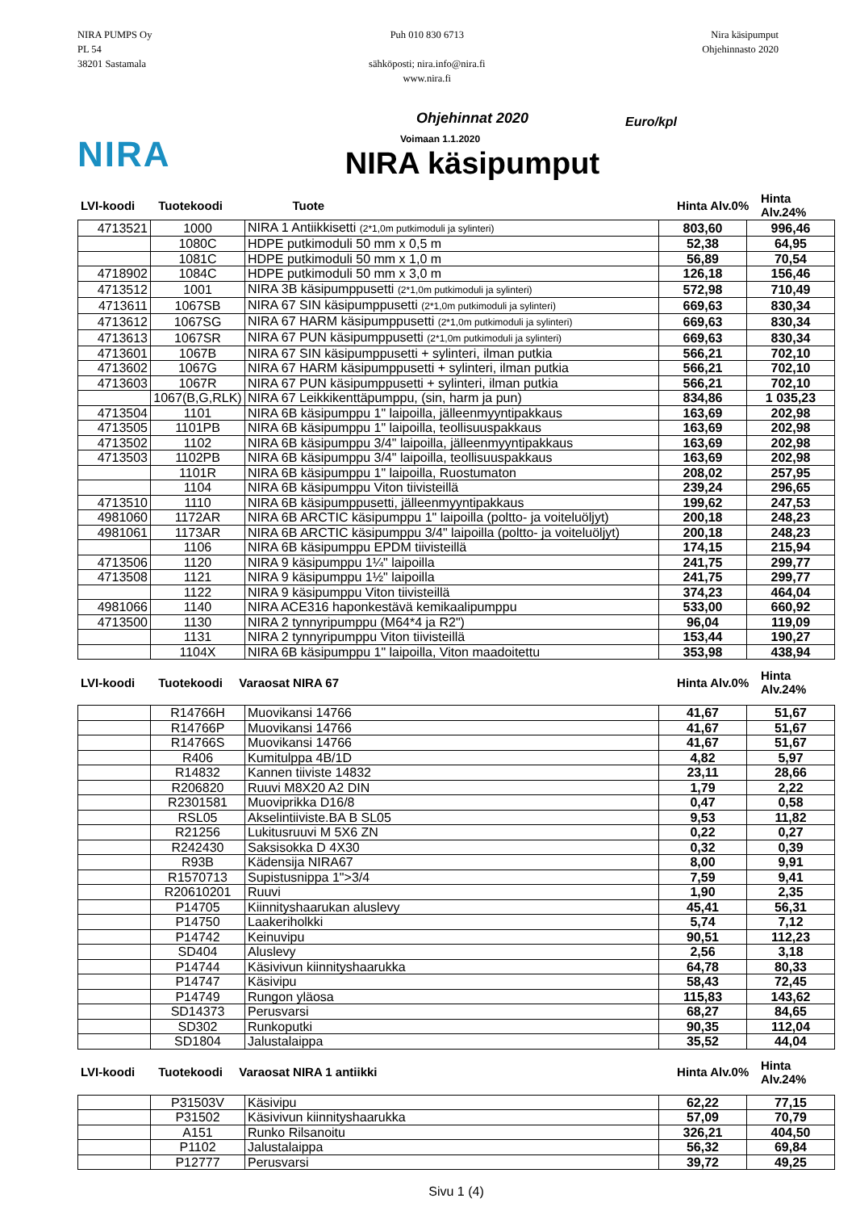NIRA PUMPS Oy
PL 54
38201 Sastamala
Puh 010 830 6713
sähköposti; nira.info@nira.fi
www.nira.fi
Nira käsipumput
Ohjehinnasto 2020
NIRA
Ohjehinnat 2020
Voimaan 1.1.2020
NIRA käsipumput
Euro/kpl
LVI-koodi Tuotekoodi Tuote Hinta Alv.0% Hinta Alv.24%
| 4713521 | 1000 | NIRA 1 Antiikkisetti (2*1,0m putkimoduli ja sylinteri) | 803,60 | 996,46 |
| | 1080C | HDPE putkimoduli 50 mm x 0,5 m | 52,38 | 64,95 |
| | 1081C | HDPE putkimoduli 50 mm x 1,0 m | 56,89 | 70,54 |
| 4718902 | 1084C | HDPE putkimoduli 50 mm x 3,0 m | 126,18 | 156,46 |
| 4713512 | 1001 | NIRA 3B käsipumppusetti (2*1,0m putkimoduli ja sylinteri) | 572,98 | 710,49 |
| 4713611 | 1067SB | NIRA 67 SIN käsipumppusetti (2*1,0m putkimoduli ja sylinteri) | 669,63 | 830,34 |
| 4713612 | 1067SG | NIRA 67 HARM käsipumppusetti (2*1,0m putkimoduli ja sylinteri) | 669,63 | 830,34 |
| 4713613 | 1067SR | NIRA 67 PUN käsipumppusetti (2*1,0m putkimoduli ja sylinteri) | 669,63 | 830,34 |
| 4713601 | 1067B | NIRA 67 SIN käsipumppusetti + sylinteri, ilman putkia | 566,21 | 702,10 |
| 4713602 | 1067G | NIRA 67 HARM käsipumppusetti + sylinteri, ilman putkia | 566,21 | 702,10 |
| 4713603 | 1067R | NIRA 67 PUN käsipumppusetti + sylinteri, ilman putkia | 566,21 | 702,10 |
| | 1067(B,G,RLK) | NIRA 67 Leikkikenttäpumppu, (sin, harm ja pun) | 834,86 | 1 035,23 |
| 4713504 | 1101 | NIRA 6B käsipumppu 1" laipoilla, jälleenmyyntipakkaus | 163,69 | 202,98 |
| 4713505 | 1101PB | NIRA 6B käsipumppu 1" laipoilla, teollisuuspakkaus | 163,69 | 202,98 |
| 4713502 | 1102 | NIRA 6B käsipumppu 3/4" laipoilla, jälleenmyyntipakkaus | 163,69 | 202,98 |
| 4713503 | 1102PB | NIRA 6B käsipumppu 3/4" laipoilla, teollisuuspakkaus | 163,69 | 202,98 |
| | 1101R | NIRA 6B käsipumppu 1" laipoilla, Ruostumaton | 208,02 | 257,95 |
| | 1104 | NIRA 6B käsipumppu Viton tiivisteillä | 239,24 | 296,65 |
| 4713510 | 1110 | NIRA 6B käsipumppusetti, jälleenmyyntipakkaus | 199,62 | 247,53 |
| 4981060 | 1172AR | NIRA 6B ARCTIC käsipumppu 1" laipoilla (poltto- ja voiteluöljyt) | 200,18 | 248,23 |
| 4981061 | 1173AR | NIRA 6B ARCTIC käsipumppu 3/4" laipoilla (poltto- ja voiteluöljyt) | 200,18 | 248,23 |
| | 1106 | NIRA 6B käsipumppu EPDM tiivisteillä | 174,15 | 215,94 |
| 4713506 | 1120 | NIRA 9 käsipumppu 1¼" laipoilla | 241,75 | 299,77 |
| 4713508 | 1121 | NIRA 9 käsipumppu 1½" laipoilla | 241,75 | 299,77 |
| | 1122 | NIRA 9 käsipumppu Viton tiivisteillä | 374,23 | 464,04 |
| 4981066 | 1140 | NIRA ACE316 haponkestävä kemikaalipumppu | 533,00 | 660,92 |
| 4713500 | 1130 | NIRA 2 tynnyripumppu (M64*4 ja R2") | 96,04 | 119,09 |
| | 1131 | NIRA 2 tynnyripumppu Viton tiivisteillä | 153,44 | 190,27 |
| | 1104X | NIRA 6B käsipumppu 1" laipoilla, Viton maadoitettu | 353,98 | 438,94 |
LVI-koodi Tuotekoodi Varaosat NIRA 67 Hinta Alv.0% Hinta Alv.24%
| | R14766H | Muovikansi 14766 | 41,67 | 51,67 |
| | R14766P | Muovikansi 14766 | 41,67 | 51,67 |
| | R14766S | Muovikansi 14766 | 41,67 | 51,67 |
| | R406 | Kumitulppa 4B/1D | 4,82 | 5,97 |
| | R14832 | Kannen tiiviste 14832 | 23,11 | 28,66 |
| | R206820 | Ruuvi M8X20 A2 DIN | 1,79 | 2,22 |
| | R2301581 | Muoviprikka D16/8 | 0,47 | 0,58 |
| | RSL05 | Akselintiiviste.BA B SL05 | 9,53 | 11,82 |
| | R21256 | Lukitusruuvi M 5X6 ZN | 0,22 | 0,27 |
| | R242430 | Saksisokka D 4X30 | 0,32 | 0,39 |
| | R93B | Kädensija NIRA67 | 8,00 | 9,91 |
| | R1570713 | Supistusnippa 1">3/4 | 7,59 | 9,41 |
| | R20610201 | Ruuvi | 1,90 | 2,35 |
| | P14705 | Kiinnityshaarukan aluslevy | 45,41 | 56,31 |
| | P14750 | Laakeriholkki | 5,74 | 7,12 |
| | P14742 | Keinuvipu | 90,51 | 112,23 |
| | SD404 | Aluslevy | 2,56 | 3,18 |
| | P14744 | Käsivivun kiinnityshaarukka | 64,78 | 80,33 |
| | P14747 | Käsivipu | 58,43 | 72,45 |
| | P14749 | Rungon yläosa | 115,83 | 143,62 |
| | SD14373 | Perusvarsi | 68,27 | 84,65 |
| | SD302 | Runkoputki | 90,35 | 112,04 |
| | SD1804 | Jalustalaippa | 35,52 | 44,04 |
LVI-koodi Tuotekoodi Varaosat NIRA 1 antiikki Hinta Alv.0% Hinta Alv.24%
| | P31503V | Käsivipu | 62,22 | 77,15 |
| | P31502 | Käsivivun kiinnityshaarukka | 57,09 | 70,79 |
| | A151 | Runko Rilsanoitu | 326,21 | 404,50 |
| | P1102 | Jalustalaippa | 56,32 | 69,84 |
| | P12777 | Perusvarsi | 39,72 | 49,25 |
Sivu 1 (4)